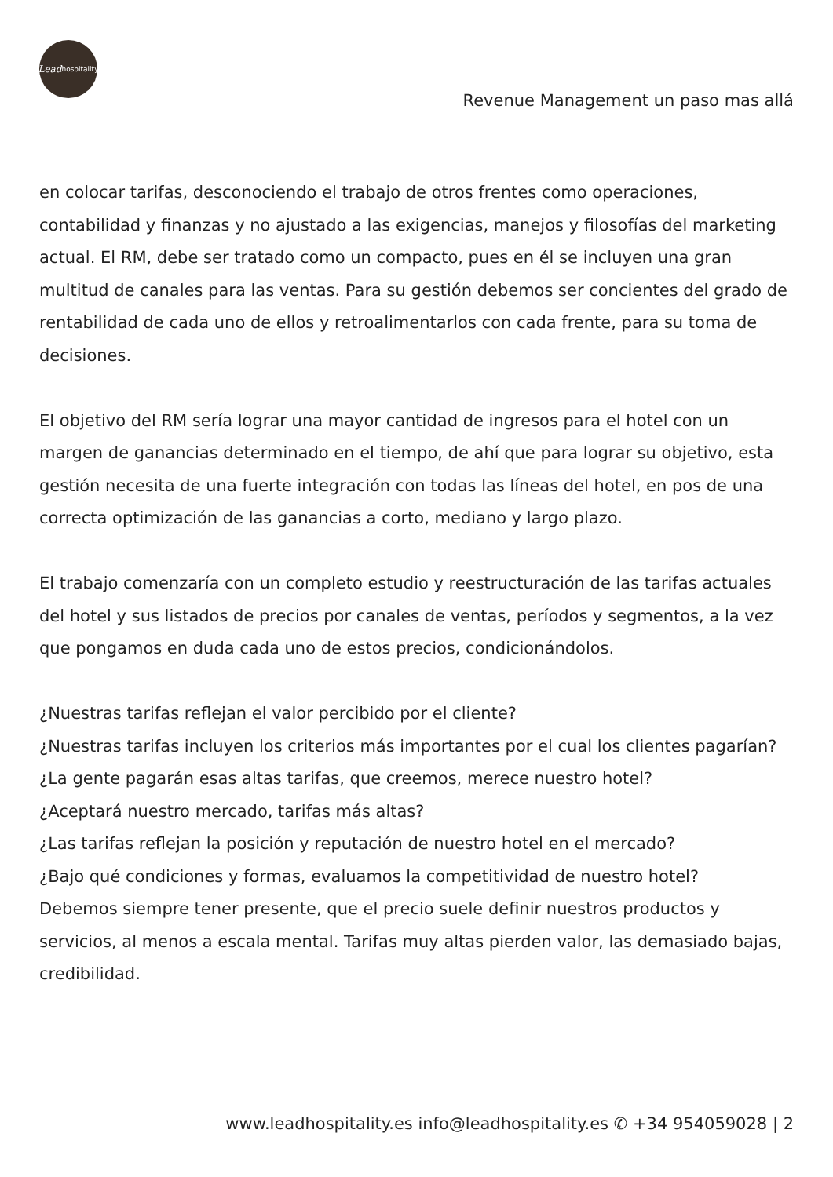Lead hospitality
Revenue Management un paso mas allá
en colocar tarifas, desconociendo el trabajo de otros frentes como operaciones, contabilidad y finanzas y no ajustado a las exigencias, manejos y filosofías del marketing actual. El RM, debe ser tratado como un compacto, pues en él se incluyen una gran multitud de canales para las ventas. Para su gestión debemos ser concientes del grado de rentabilidad de cada uno de ellos y retroalimentarlos con cada frente, para su toma de decisiones.
El objetivo del RM sería lograr una mayor cantidad de ingresos para el hotel con un margen de ganancias determinado en el tiempo, de ahí que para lograr su objetivo, esta gestión necesita de una fuerte integración con todas las líneas del hotel, en pos de una correcta optimización de las ganancias a corto, mediano y largo plazo.
El trabajo comenzaría con un completo estudio y reestructuración de las tarifas actuales del hotel y sus listados de precios por canales de ventas, períodos y segmentos, a la vez que pongamos en duda cada uno de estos precios, condicionándolos.
¿Nuestras tarifas reflejan el valor percibido por el cliente?
¿Nuestras tarifas incluyen los criterios más importantes por el cual los clientes pagarían?
¿La gente pagarán esas altas tarifas, que creemos, merece nuestro hotel?
¿Aceptará nuestro mercado, tarifas más altas?
¿Las tarifas reflejan la posición y reputación de nuestro hotel en el mercado?
¿Bajo qué condiciones y formas, evaluamos la competitividad de nuestro hotel?
Debemos siempre tener presente, que el precio suele definir nuestros productos y servicios, al menos a escala mental. Tarifas muy altas pierden valor, las demasiado bajas, credibilidad.
www.leadhospitality.es info@leadhospitality.es ✆ +34 954059028 | 2